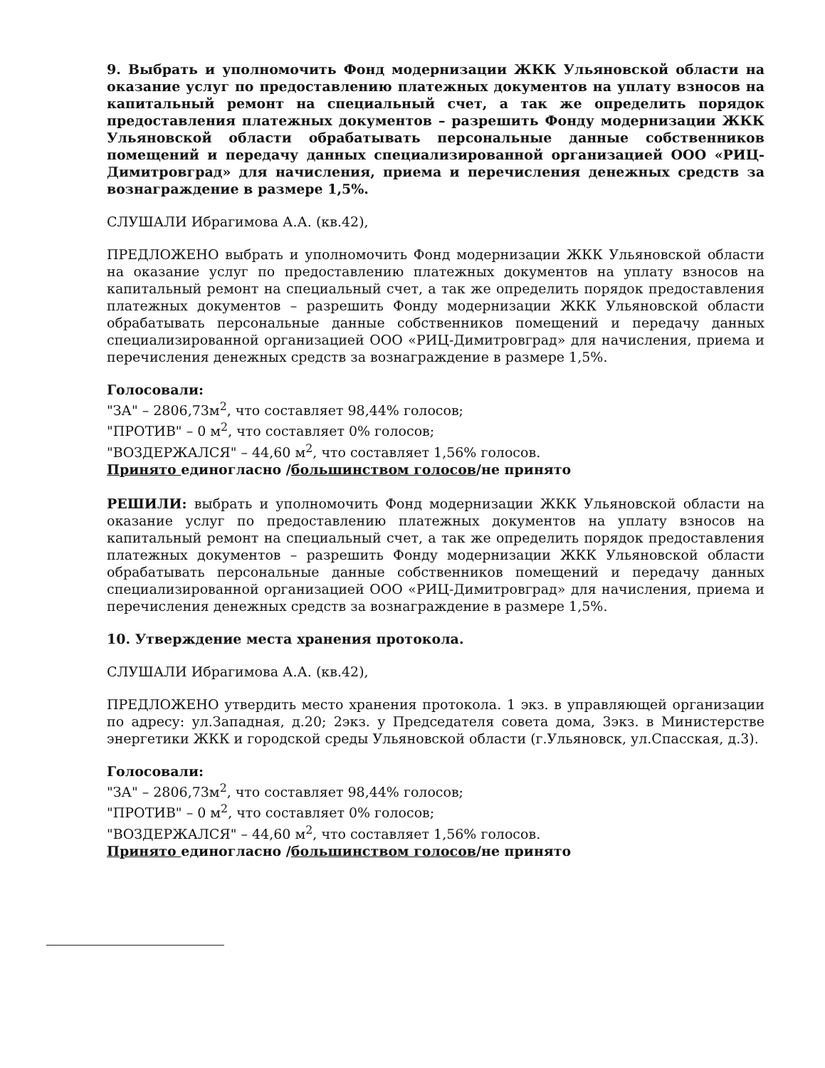9. Выбрать и уполномочить Фонд модернизации ЖКК Ульяновской области на оказание услуг по предоставлению платежных документов на уплату взносов на капитальный ремонт на специальный счет, а так же определить порядок предоставления платежных документов – разрешить Фонду модернизации ЖКК Ульяновской области обрабатывать персональные данные собственников помещений и передачу данных специализированной организацией ООО «РИЦ-Димитровград» для начисления, приема и перечисления денежных средств за вознаграждение в размере 1,5%.
СЛУШАЛИ Ибрагимова А.А. (кв.42),
ПРЕДЛОЖЕНО выбрать и уполномочить Фонд модернизации ЖКК Ульяновской области на оказание услуг по предоставлению платежных документов на уплату взносов на капитальный ремонт на специальный счет, а так же определить порядок предоставления платежных документов – разрешить Фонду модернизации ЖКК Ульяновской области обрабатывать персональные данные собственников помещений и передачу данных специализированной организацией ООО «РИЦ-Димитровград» для начисления, приема и перечисления денежных средств за вознаграждение в размере 1,5%.
Голосовали:
"ЗА" – 2806,73м<sup>2</sup>, что составляет 98,44% голосов;
"ПРОТИВ" – 0 м<sup>2</sup>, что составляет 0% голосов;
"ВОЗДЕРЖАЛСЯ" – 44,60 м<sup>2</sup>, что составляет 1,56% голосов.
Принято единогласно /большинством голосов/не принято
РЕШИЛИ: выбрать и уполномочить Фонд модернизации ЖКК Ульяновской области на оказание услуг по предоставлению платежных документов на уплату взносов на капитальный ремонт на специальный счет, а так же определить порядок предоставления платежных документов – разрешить Фонду модернизации ЖКК Ульяновской области обрабатывать персональные данные собственников помещений и передачу данных специализированной организацией ООО «РИЦ-Димитровград» для начисления, приема и перечисления денежных средств за вознаграждение в размере 1,5%.
10. Утверждение места хранения протокола.
СЛУШАЛИ Ибрагимова А.А. (кв.42),
ПРЕДЛОЖЕНО утвердить место хранения протокола. 1 экз. в управляющей организации по адресу: ул.Западная, д.20; 2экз. у Председателя совета дома, 3экз. в Министерстве энергетики ЖКК и городской среды Ульяновской области (г.Ульяновск, ул.Спасская, д.3).
Голосовали:
"ЗА" – 2806,73м<sup>2</sup>, что составляет 98,44% голосов;
"ПРОТИВ" – 0 м<sup>2</sup>, что составляет 0% голосов;
"ВОЗДЕРЖАЛСЯ" – 44,60 м<sup>2</sup>, что составляет 1,56% голосов.
Принято единогласно /большинством голосов/не принято